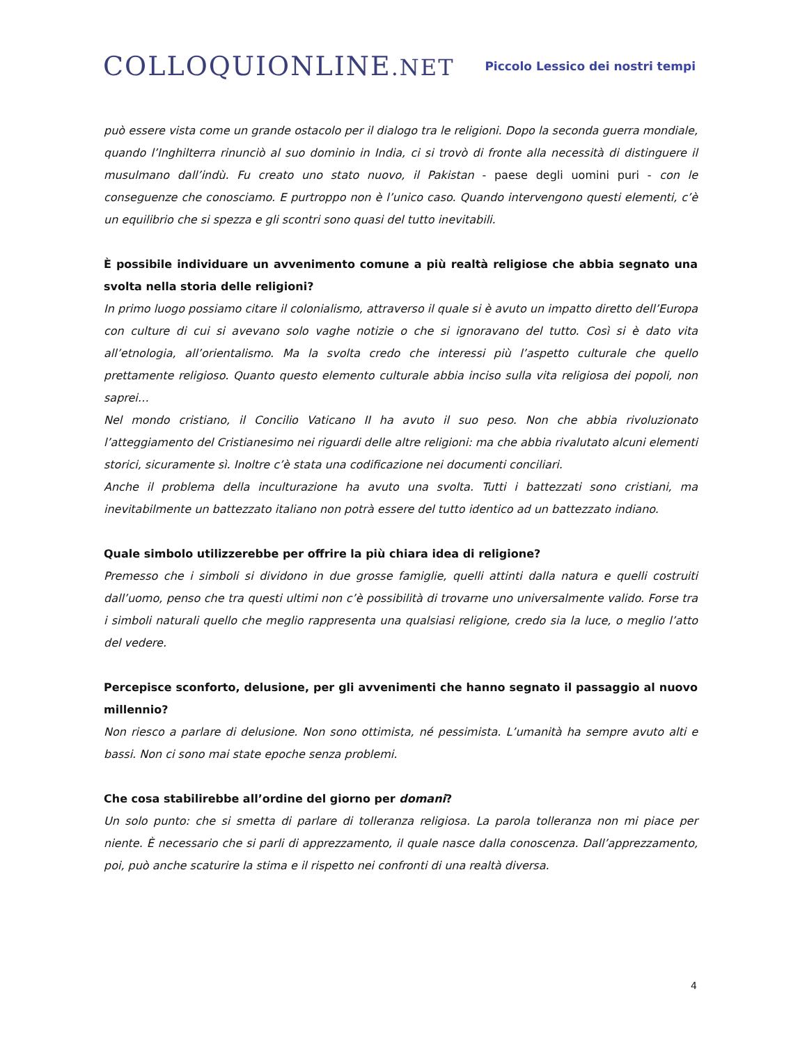COLLOQUIONLINE.NET
Piccolo Lessico dei nostri tempi
può essere vista come un grande ostacolo per il dialogo tra le religioni. Dopo la seconda guerra mondiale, quando l’Inghilterra rinunciò al suo dominio in India, ci si trovò di fronte alla necessità di distinguere il musulmano dall’indù. Fu creato uno stato nuovo, il Pakistan - paese degli uomini puri - con le conseguenze che conosciamo. E purtroppo non è l’unico caso. Quando intervengono questi elementi, c’è un equilibrio che si spezza e gli scontri sono quasi del tutto inevitabili.
È possibile individuare un avvenimento comune a più realtà religiose che abbia segnato una svolta nella storia delle religioni?
In primo luogo possiamo citare il colonialismo, attraverso il quale si è avuto un impatto diretto dell’Europa con culture di cui si avevano solo vaghe notizie o che si ignoravano del tutto. Così si è dato vita all’etnologia, all’orientalismo. Ma la svolta credo che interessi più l’aspetto culturale che quello prettamente religioso. Quanto questo elemento culturale abbia inciso sulla vita religiosa dei popoli, non saprei…
Nel mondo cristiano, il Concilio Vaticano II ha avuto il suo peso. Non che abbia rivoluzionato l’atteggiamento del Cristianesimo nei riguardi delle altre religioni: ma che abbia rivalutato alcuni elementi storici, sicuramente sì. Inoltre c’è stata una codificazione nei documenti conciliari.
Anche il problema della inculturazione ha avuto una svolta. Tutti i battezzati sono cristiani, ma inevitabilmente un battezzato italiano non potrà essere del tutto identico ad un battezzato indiano.
Quale simbolo utilizzerebbe per offrire la più chiara idea di religione?
Premesso che i simboli si dividono in due grosse famiglie, quelli attinti dalla natura e quelli costruiti dall’uomo, penso che tra questi ultimi non c’è possibilità di trovarne uno universalmente valido. Forse tra i simboli naturali quello che meglio rappresenta una qualsiasi religione, credo sia la luce, o meglio l’atto del vedere.
Percepisce sconforto, delusione, per gli avvenimenti che hanno segnato il passaggio al nuovo millennio?
Non riesco a parlare di delusione. Non sono ottimista, né pessimista. L’umanità ha sempre avuto alti e bassi. Non ci sono mai state epoche senza problemi.
Che cosa stabilirebbe all’ordine del giorno per domani?
Un solo punto: che si smetta di parlare di tolleranza religiosa. La parola tolleranza non mi piace per niente. È necessario che si parli di apprezzamento, il quale nasce dalla conoscenza. Dall’apprezzamento, poi, può anche scaturire la stima e il rispetto nei confronti di una realtà diversa.
4